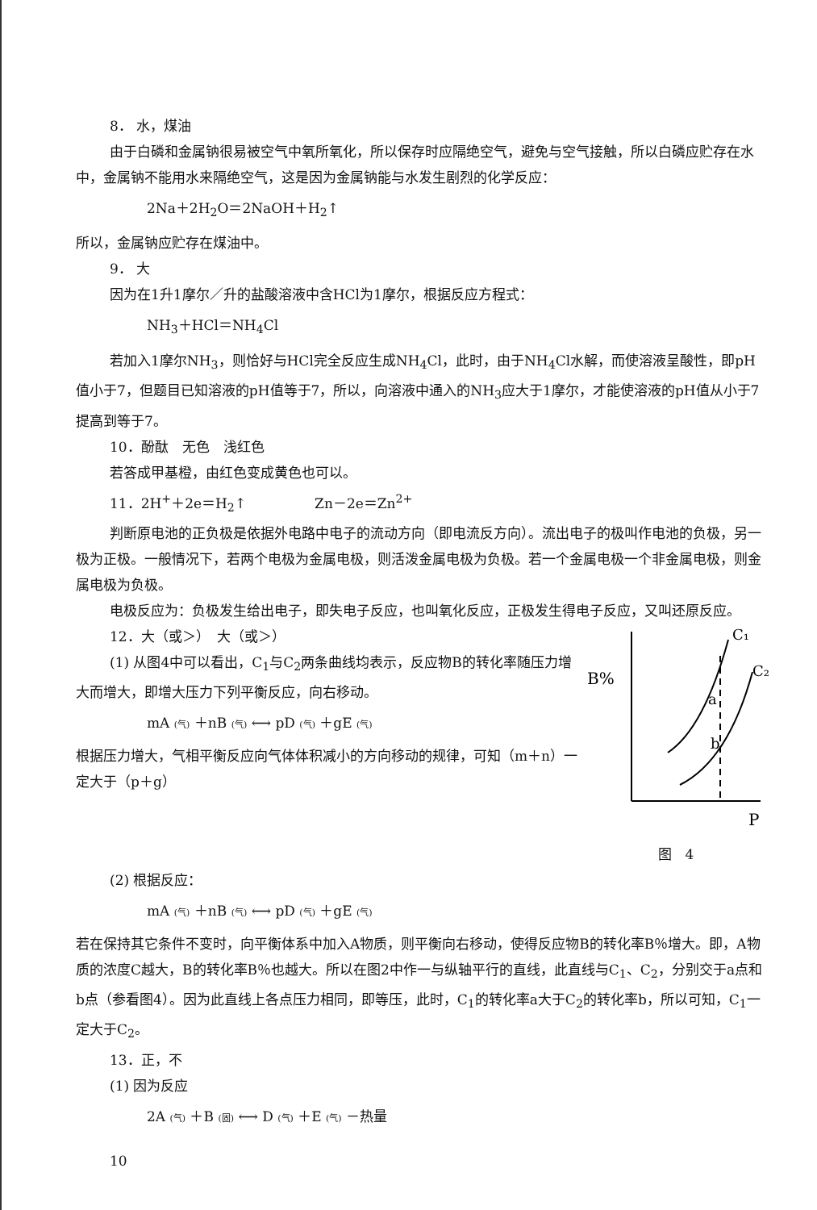8． 水，煤油
由于白磷和金属钠很易被空气中氧所氧化，所以保存时应隔绝空气，避免与空气接触，所以白磷应贮存在水中，金属钠不能用水来隔绝空气，这是因为金属钠能与水发生剧烈的化学反应：
2Na＋2H<sub>2</sub>O＝2NaOH＋H<sub>2</sub>↑
所以，金属钠应贮存在煤油中。
9． 大
因为在1升1摩尔／升的盐酸溶液中含HCl为1摩尔，根据反应方程式：
NH<sub>3</sub>＋HCl＝NH<sub>4</sub>Cl
若加入1摩尔NH<sub>3</sub>，则恰好与HCl完全反应生成NH<sub>4</sub>Cl，此时，由于NH<sub>4</sub>Cl水解，而使溶液呈酸性，即pH值小于7，但题目已知溶液的pH值等于7，所以，向溶液中通入的NH<sub>3</sub>应大于1摩尔，才能使溶液的pH值从小于7提高到等于7。
10．酚酞　无色　浅红色
若答成甲基橙，由红色变成黄色也可以。
11．2H<sup>+</sup>＋2e＝H<sub>2</sub>↑　　　　　Zn－2e＝Zn<sup>2+</sup>
判断原电池的正负极是依据外电路中电子的流动方向（即电流反方向）。流出电子的极叫作电池的负极，另一极为正极。一般情况下，若两个电极为金属电极，则活泼金属电极为负极。若一个金属电极一个非金属电极，则金属电极为负极。
电极反应为：负极发生给出电子，即失电子反应，也叫氧化反应，正极发生得电子反应，又叫还原反应。
12．大（或＞）　大（或＞）
(1) 从图4中可以看出，C<sub>1</sub>与C<sub>2</sub>两条曲线均表示，反应物B的转化率随压力增大而增大，即增大压力下列平衡反应，向右移动。
mA (气) ＋nB (气) ⟷ pD (气) ＋gE (气)
根据压力增大，气相平衡反应向气体体积减小的方向移动的规律，可知（m＋n）一定大于（p＋g）
B%
C₁
C₂
a
b
P
图　4
(2) 根据反应：
mA (气) ＋nB (气) ⟷ pD (气) ＋gE (气)
若在保持其它条件不变时，向平衡体系中加入A物质，则平衡向右移动，使得反应物B的转化率B％增大。即，A物质的浓度C越大，B的转化率B％也越大。所以在图2中作一与纵轴平行的直线，此直线与C<sub>1</sub>、C<sub>2</sub>，分别交于a点和b点（参看图4）。因为此直线上各点压力相同，即等压，此时，C<sub>1</sub>的转化率a大于C<sub>2</sub>的转化率b，所以可知，C<sub>1</sub>一定大于C<sub>2</sub>。
13．正，不
(1) 因为反应
2A (气) ＋B (固) ⟷ D (气) ＋E (气) －热量
10